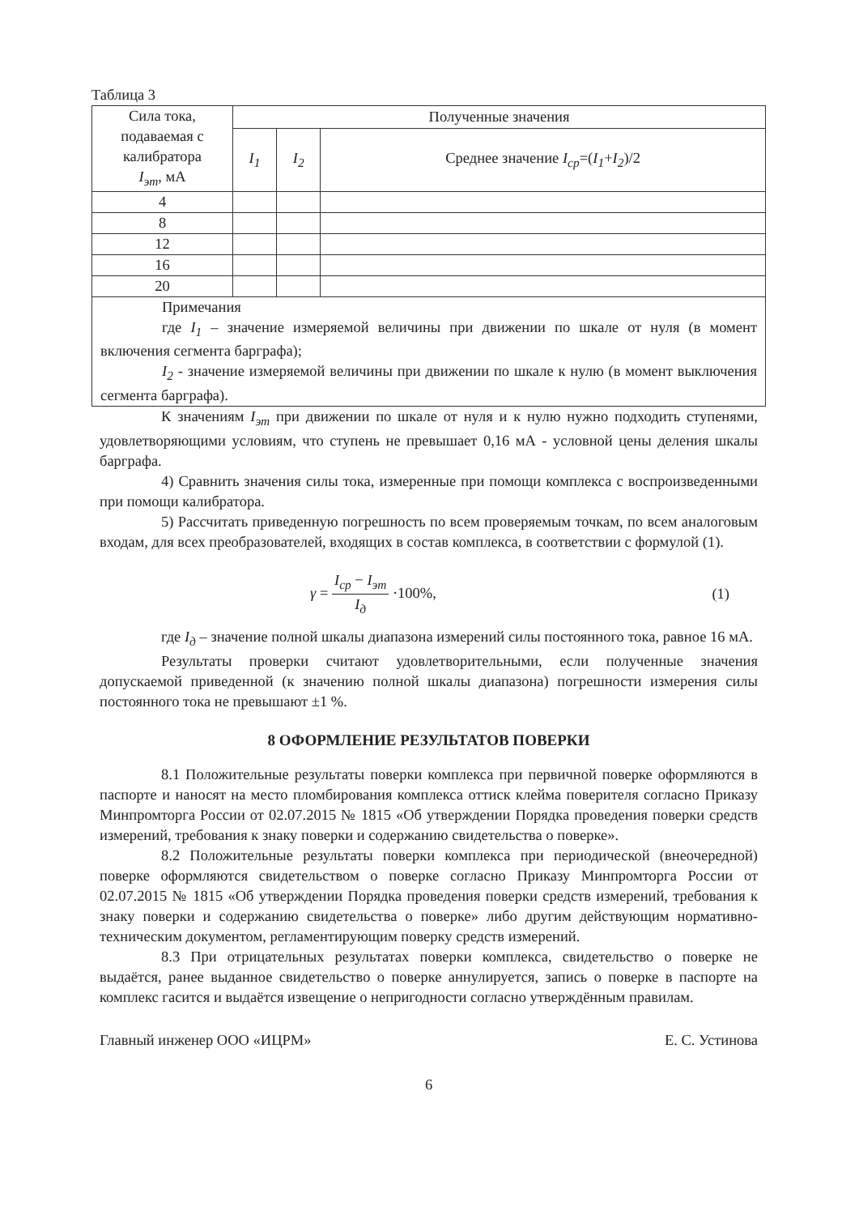Таблица 3
| Сила тока, подаваемая с калибратора I<sub>эт</sub> , мА | Полученные значения | | |
| | I<sub>1</sub> | I<sub>2</sub> | Среднее значение I<sub>ср</sub> =( I<sub>1</sub> + I<sub>2</sub> )/2 |
| 4 | | | |
| 8 | | | |
| 12 | | | |
| 16 | | | |
| 20 | | | |
| Примечания где I<sub>1</sub> – значение измеряемой величины при движении по шкале от нуля (в момент включения сегмента барграфа); I<sub>2</sub> - значение измеряемой величины при движении по шкале к нулю (в момент выключения сегмента барграфа). | | | |
К значениям I<sub>эт</sub> при движении по шкале от нуля и к нулю нужно подходить ступенями, удовлетворяющими условиям, что ступень не превышает 0,16 мА - условной цены деления шкалы барграфа.
4) Сравнить значения силы тока, измеренные при помощи комплекса с воспроизведенными при помощи калибратора.
5) Рассчитать приведенную погрешность по всем проверяемым точкам, по всем аналоговым входам, для всех преобразователей, входящих в состав комплекса, в соответствии с формулой (1).
γ = I<sub>ср</sub> − I<sub>эт</sub> I<sub>д</sub> ·100%, (1)
где I<sub>д</sub> – значение полной шкалы диапазона измерений силы постоянного тока, равное 16 мА.
Результаты проверки считают удовлетворительными, если полученные значения допускаемой приведенной (к значению полной шкалы диапазона) погрешности измерения силы постоянного тока не превышают ±1 %.
8 ОФОРМЛЕНИЕ РЕЗУЛЬТАТОВ ПОВЕРКИ
8.1 Положительные результаты поверки комплекса при первичной поверке оформляются в паспорте и наносят на место пломбирования комплекса оттиск клейма поверителя согласно Приказу Минпромторга России от 02.07.2015 № 1815 «Об утверждении Порядка проведения поверки средств измерений, требования к знаку поверки и содержанию свидетельства о поверке».
8.2 Положительные результаты поверки комплекса при периодической (внеочередной) поверке оформляются свидетельством о поверке согласно Приказу Минпромторга России от 02.07.2015 № 1815 «Об утверждении Порядка проведения поверки средств измерений, требования к знаку поверки и содержанию свидетельства о поверке» либо другим действующим нормативно-техническим документом, регламентирующим поверку средств измерений.
8.3 При отрицательных результатах поверки комплекса, свидетельство о поверке не выдаётся, ранее выданное свидетельство о поверке аннулируется, запись о поверке в паспорте на комплекс гасится и выдаётся извещение о непригодности согласно утверждённым правилам.
Главный инженер ООО «ИЦРМ» Е. С. Устинова
6